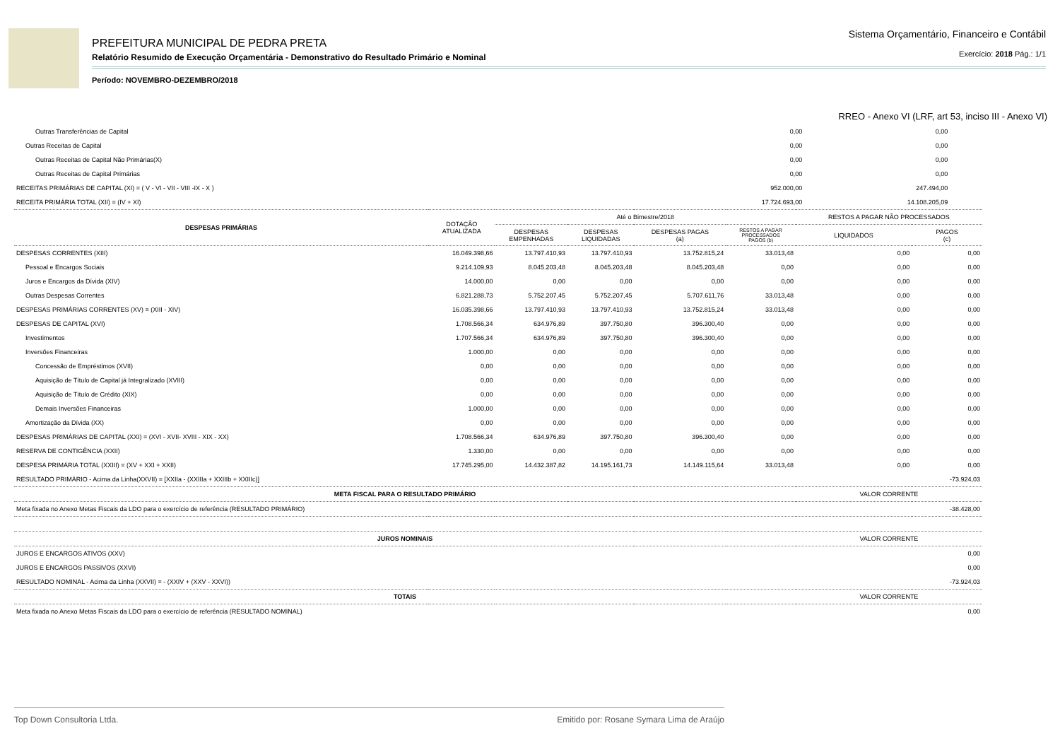PREFEITURA MUNICIPAL DE PEDRA PRETA
Sistema Orçamentário, Financeiro e Contábil
Relatório Resumido de Execução Orçamentária - Demonstrativo do Resultado Primário e Nominal
Exercício: 2018 Pág.: 1/1
Período: NOVEMBRO-DEZEMBRO/2018
RREO - Anexo VI (LRF, art 53, inciso III - Anexo VI)
| Outras Transferências de Capital | 0,00 | 0,00 | |
| Outras Receitas de Capital | 0,00 | 0,00 | |
| Outras Receitas de Capital Não Primárias(X) | 0,00 | 0,00 | |
| Outras Receitas de Capital Primárias | 0,00 | 0,00 | |
| RECEITAS PRIMÁRIAS DE CAPITAL (XI) = ( V - VI - VII - VIII -IX - X ) | 952.000,00 | 247.494,00 | |
| RECEITA PRIMÁRIA TOTAL (XII) = (IV + XI) | 17.724.693,00 | 14.108.205,09 | |
| DESPESAS PRIMÁRIAS | DOTAÇÃO ATUALIZADA | Até o Bimestre/2018 | | | | RESTOS A PAGAR NÃO PROCESSADOS | |
| --- | --- | --- | --- | --- | --- | --- | --- |
| | | DESPESAS EMPENHADAS | DESPESAS LIQUIDADAS | DESPESAS PAGAS (a) | RESTOS A PAGAR PROCESSADOS PAGOS (b) | LIQUIDADOS | PAGOS (c) |
| DESPESAS CORRENTES (XIII) | 16.049.398,66 | 13.797.410,93 | 13.797.410,93 | 13.752.815,24 | 33.013,48 | 0,00 | 0,00 |
| Pessoal e Encargos Sociais | 9.214.109,93 | 8.045.203,48 | 8.045.203,48 | 8.045.203,48 | 0,00 | 0,00 | 0,00 |
| Juros e Encargos da Dívida (XIV) | 14.000,00 | 0,00 | 0,00 | 0,00 | 0,00 | 0,00 | 0,00 |
| Outras Despesas Correntes | 6.821.288,73 | 5.752.207,45 | 5.752.207,45 | 5.707.611,76 | 33.013,48 | 0,00 | 0,00 |
| DESPESAS PRIMÁRIAS CORRENTES (XV) = (XIII - XIV) | 16.035.398,66 | 13.797.410,93 | 13.797.410,93 | 13.752.815,24 | 33.013,48 | 0,00 | 0,00 |
| DESPESAS DE CAPITAL (XVI) | 1.708.566,34 | 634.976,89 | 397.750,80 | 396.300,40 | 0,00 | 0,00 | 0,00 |
| Investimentos | 1.707.566,34 | 634.976,89 | 397.750,80 | 396.300,40 | 0,00 | 0,00 | 0,00 |
| Inversões Financeiras | 1.000,00 | 0,00 | 0,00 | 0,00 | 0,00 | 0,00 | 0,00 |
| Concessão de Empréstimos (XVII) | 0,00 | 0,00 | 0,00 | 0,00 | 0,00 | 0,00 | 0,00 |
| Aquisição de Título de Capital já Integralizado (XVIII) | 0,00 | 0,00 | 0,00 | 0,00 | 0,00 | 0,00 | 0,00 |
| Aquisição de Título de Crédito (XIX) | 0,00 | 0,00 | 0,00 | 0,00 | 0,00 | 0,00 | 0,00 |
| Demais Inversões Financeiras | 1.000,00 | 0,00 | 0,00 | 0,00 | 0,00 | 0,00 | 0,00 |
| Amortização da Dívida (XX) | 0,00 | 0,00 | 0,00 | 0,00 | 0,00 | 0,00 | 0,00 |
| DESPESAS PRIMÁRIAS DE CAPITAL (XXI) = (XVI - XVII- XVIII - XIX - XX) | 1.708.566,34 | 634.976,89 | 397.750,80 | 396.300,40 | 0,00 | 0,00 | 0,00 |
| RESERVA DE CONTIGÊNCIA (XXII) | 1.330,00 | 0,00 | 0,00 | 0,00 | 0,00 | 0,00 | 0,00 |
| DESPESA PRIMÁRIA TOTAL (XXIII) = (XV + XXI + XXII) | 17.745.295,00 | 14.432.387,82 | 14.195.161,73 | 14.149.115,64 | 33.013,48 | 0,00 | 0,00 |
| RESULTADO PRIMÁRIO - Acima da Linha(XXVII) = [XXIIa - (XXIIIa + XXIIIb + XXIIIc)] | | | | | | -73.924,03 | |
| META FISCAL PARA O RESULTADO PRIMÁRIO | | | | | | VALOR CORRENTE | |
| Meta fixada no Anexo Metas Fiscais da LDO para o exercício de referência (RESULTADO PRIMÁRIO) | | | | | | -38.428,00 | |
| JUROS NOMINAIS | | | | | | VALOR CORRENTE | |
| JUROS E ENCARGOS ATIVOS (XXV) | | | | | | 0,00 | |
| JUROS E ENCARGOS PASSIVOS (XXVI) | | | | | | 0,00 | |
| RESULTADO NOMINAL - Acima da Linha (XXVII) = - (XXIV + (XXV - XXVI)) | | | | | | -73.924,03 | |
| TOTAIS | | | | | | VALOR CORRENTE | |
| Meta fixada no Anexo Metas Fiscais da LDO para o exercício de referência (RESULTADO NOMINAL) | | | | | | 0,00 | |
Top Down Consultoria Ltda. Emitido por: Rosane Symara Lima de Araújo